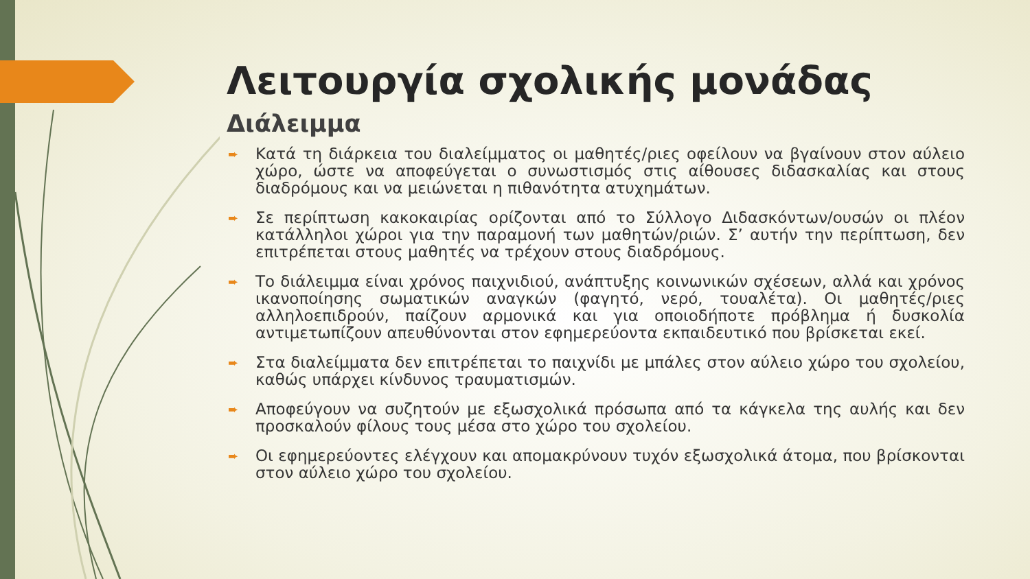Λειτουργία σχολικής μονάδας
Διάλειμμα
➨ Κατά τη διάρκεια του διαλείμματος οι μαθητές/ριες οφείλουν να βγαίνουν στον αύλειο χώρο, ώστε να αποφεύγεται ο συνωστισμός στις αίθουσες διδασκαλίας και στους διαδρόμους και να μειώνεται η πιθανότητα ατυχημάτων.
➨ Σε περίπτωση κακοκαιρίας ορίζονται από το Σύλλογο Διδασκόντων/ουσών οι πλέον κατάλληλοι χώροι για την παραμονή των μαθητών/ριών. Σ’ αυτήν την περίπτωση, δεν επιτρέπεται στους μαθητές να τρέχουν στους διαδρόμους.
➨ Το διάλειμμα είναι χρόνος παιχνιδιού, ανάπτυξης κοινωνικών σχέσεων, αλλά και χρόνος ικανοποίησης σωματικών αναγκών (φαγητό, νερό, τουαλέτα). Οι μαθητές/ριες αλληλοεπιδρούν, παίζουν αρμονικά και για οποιοδήποτε πρόβλημα ή δυσκολία αντιμετωπίζουν απευθύνονται στον εφημερεύοντα εκπαιδευτικό που βρίσκεται εκεί.
➨ Στα διαλείμματα δεν επιτρέπεται το παιχνίδι με μπάλες στον αύλειο χώρο του σχολείου, καθώς υπάρχει κίνδυνος τραυματισμών.
➨ Αποφεύγουν να συζητούν με εξωσχολικά πρόσωπα από τα κάγκελα της αυλής και δεν προσκαλούν φίλους τους μέσα στο χώρο του σχολείου.
➨ Οι εφημερεύοντες ελέγχουν και απομακρύνουν τυχόν εξωσχολικά άτομα, που βρίσκονται στον αύλειο χώρο του σχολείου.